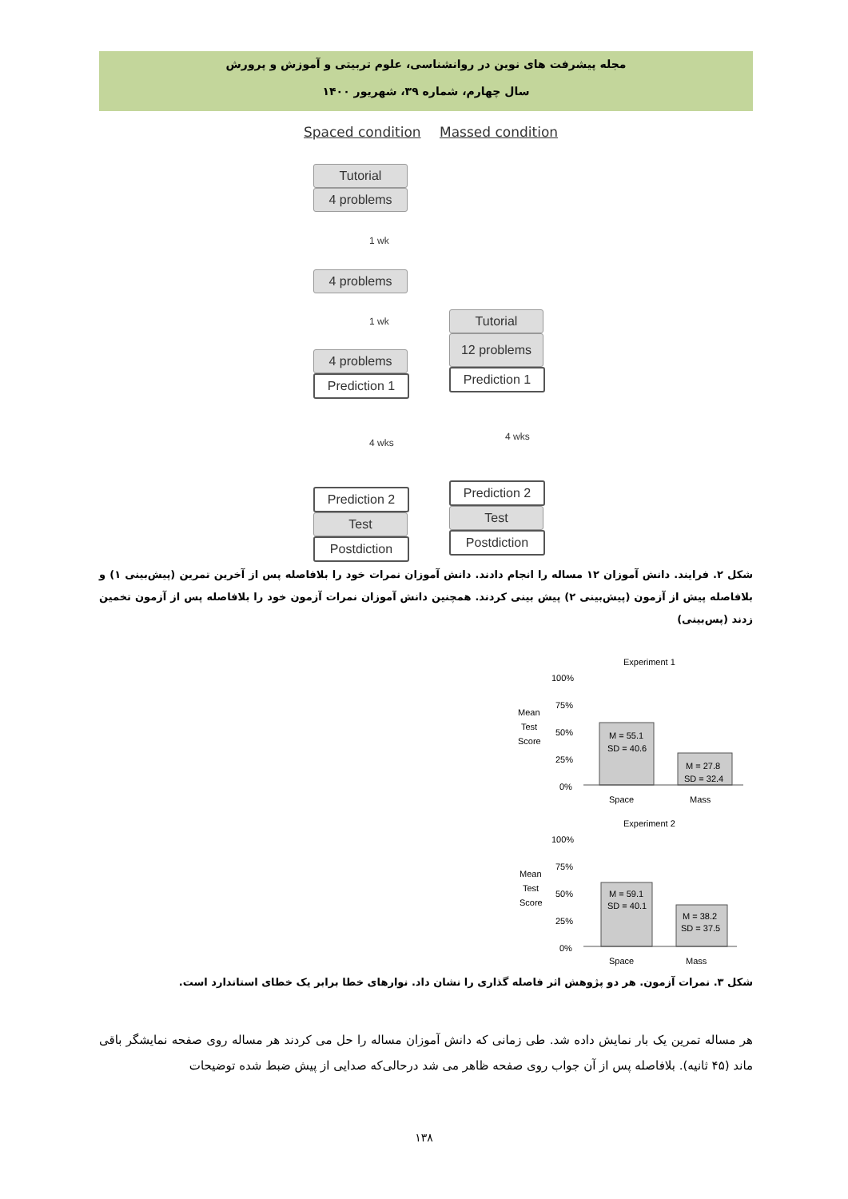مجله پیشرفت های نوین در روانشناسی، علوم تربیتی و آموزش و پرورش
سال چهارم، شماره ۳۹، شهریور ۱۴۰۰
Spaced condition Massed condition
Tutorial
4 problems
1 wk
4 problems
1 wk
4 problems
Prediction 1
4 wks
Prediction 2
Test
Postdiction
Tutorial
12 problems
Prediction 1
4 wks
Prediction 2
Test
Postdiction
شکل ۲. فرایند. دانش آموزان ۱۲ مساله را انجام دادند. دانش آموزان نمرات خود را بلافاصله پس از آخرین تمرین (پیش‌بینی ۱) و بلافاصله پیش از آزمون (پیش‌بینی ۲) پیش بینی کردند. همچنین دانش آموزان نمرات آزمون خود را بلافاصله پس از آزمون تخمین زدند (پس‌بینی)
Experiment 1
Mean
Test
Score
100%
75%
50%
25%
0%
M = 55.1
SD = 40.6
M = 27.8
SD = 32.4
Space
Mass
Experiment 2
Mean
Test
Score
100%
75%
50%
25%
0%
M = 59.1
SD = 40.1
M = 38.2
SD = 37.5
Space
Mass
شکل ۳. نمرات آزمون. هر دو پژوهش اثر فاصله گذاری را نشان داد. نوارهای خطا برابر یک خطای استاندارد است.
هر مساله تمرین یک بار نمایش داده شد. طی زمانی که دانش آموزان مساله را حل می کردند هر مساله روی صفحه نمایشگر باقی ماند (۴۵ ثانیه). بلافاصله پس از آن جواب روی صفحه ظاهر می شد درحالی‌که صدایی از پیش ضبط شده توضیحات
۱۳۸